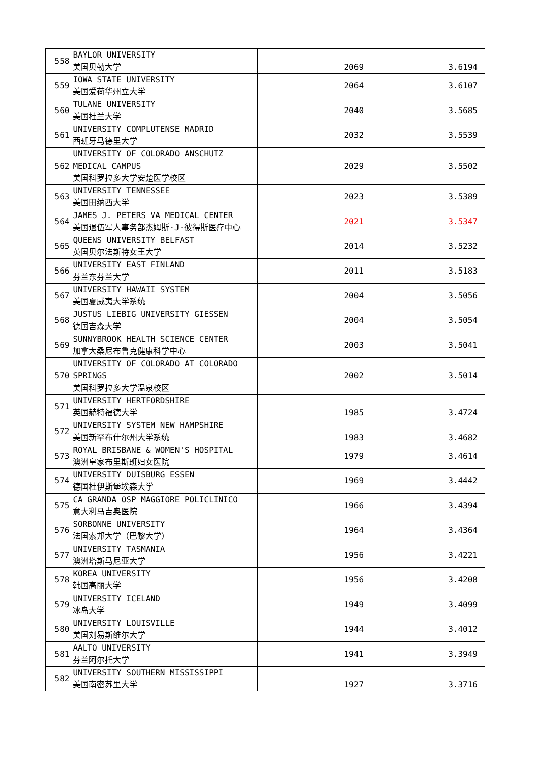| 558 | BAYLOR UNIVERSITY 美国贝勒大学 | 2069 | 3.6194 |
| 559 | IOWA STATE UNIVERSITY 美国爱荷华州立大学 | 2064 | 3.6107 |
| 560 | TULANE UNIVERSITY 美国杜兰大学 | 2040 | 3.5685 |
| 561 | UNIVERSITY COMPLUTENSE MADRID 西班牙马德里大学 | 2032 | 3.5539 |
| 562 | UNIVERSITY OF COLORADO ANSCHUTZ MEDICAL CAMPUS 美国科罗拉多大学安楚医学校区 | 2029 | 3.5502 |
| 563 | UNIVERSITY TENNESSEE 美国田纳西大学 | 2023 | 3.5389 |
| 564 | JAMES J. PETERS VA MEDICAL CENTER 美国退伍军人事务部杰姆斯·J·彼得斯医疗中心 | 2021 | 3.5347 |
| 565 | QUEENS UNIVERSITY BELFAST 英国贝尔法斯特女王大学 | 2014 | 3.5232 |
| 566 | UNIVERSITY EAST FINLAND 芬兰东芬兰大学 | 2011 | 3.5183 |
| 567 | UNIVERSITY HAWAII SYSTEM 美国夏威夷大学系统 | 2004 | 3.5056 |
| 568 | JUSTUS LIEBIG UNIVERSITY GIESSEN 德国吉森大学 | 2004 | 3.5054 |
| 569 | SUNNYBROOK HEALTH SCIENCE CENTER 加拿大桑尼布鲁克健康科学中心 | 2003 | 3.5041 |
| 570 | UNIVERSITY OF COLORADO AT COLORADO SPRINGS 美国科罗拉多大学温泉校区 | 2002 | 3.5014 |
| 571 | UNIVERSITY HERTFORDSHIRE 英国赫特福德大学 | 1985 | 3.4724 |
| 572 | UNIVERSITY SYSTEM NEW HAMPSHIRE 美国新罕布什尔州大学系统 | 1983 | 3.4682 |
| 573 | ROYAL BRISBANE & WOMEN'S HOSPITAL 澳洲皇家布里斯班妇女医院 | 1979 | 3.4614 |
| 574 | UNIVERSITY DUISBURG ESSEN 德国杜伊斯堡埃森大学 | 1969 | 3.4442 |
| 575 | CA GRANDA OSP MAGGIORE POLICLINICO 意大利马吉奥医院 | 1966 | 3.4394 |
| 576 | SORBONNE UNIVERSITY 法国索邦大学（巴黎大学） | 1964 | 3.4364 |
| 577 | UNIVERSITY TASMANIA 澳洲塔斯马尼亚大学 | 1956 | 3.4221 |
| 578 | KOREA UNIVERSITY 韩国高丽大学 | 1956 | 3.4208 |
| 579 | UNIVERSITY ICELAND 冰岛大学 | 1949 | 3.4099 |
| 580 | UNIVERSITY LOUISVILLE 美国刘易斯维尔大学 | 1944 | 3.4012 |
| 581 | AALTO UNIVERSITY 芬兰阿尔托大学 | 1941 | 3.3949 |
| 582 | UNIVERSITY SOUTHERN MISSISSIPPI 美国南密苏里大学 | 1927 | 3.3716 |